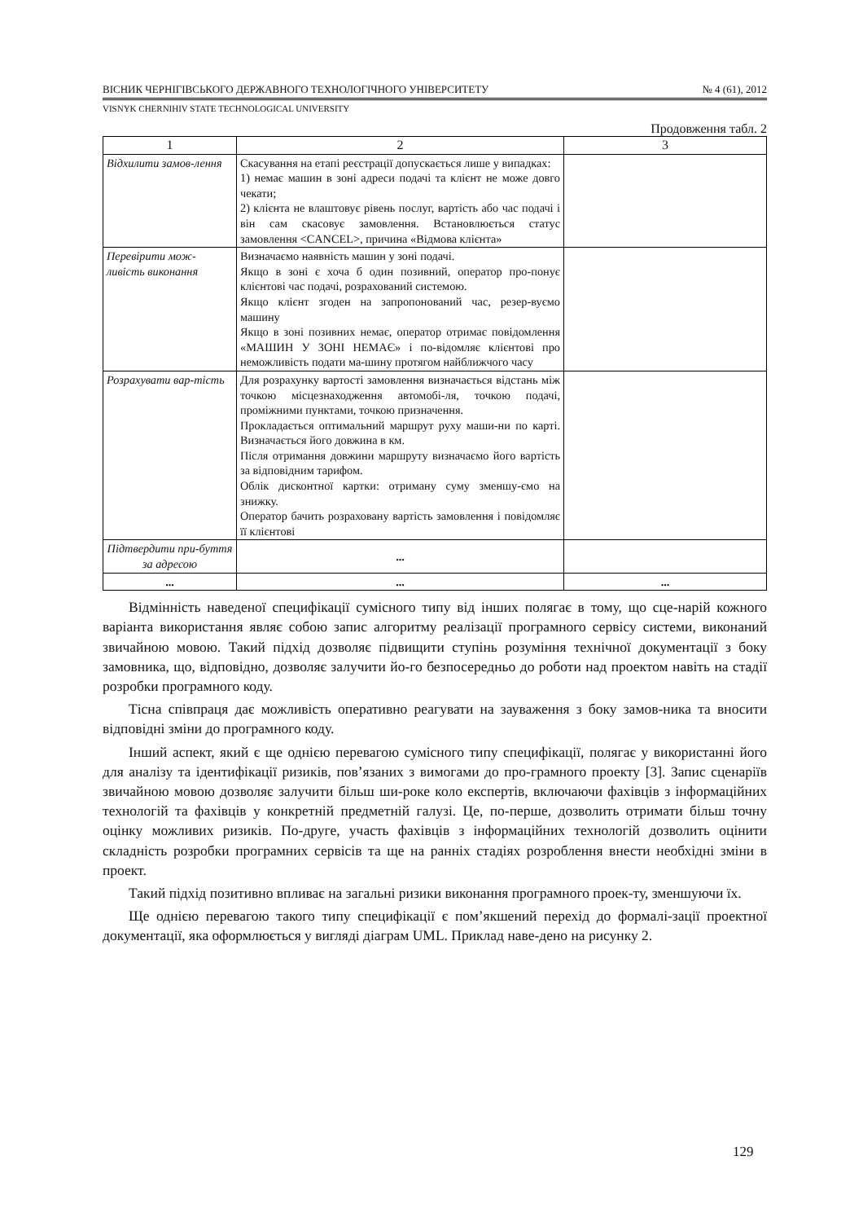ВІСНИК ЧЕРНІГІВСЬКОГО ДЕРЖАВНОГО ТЕХНОЛОГІЧНОГО УНІВЕРСИТЕТУ № 4 (61), 2012
VISNYK CHERNIHIV STATE TECHNOLOGICAL UNIVERSITY
Продовження табл. 2
| 1 | 2 | 3 |
| --- | --- | --- |
| Відхилити замов-лення | Скасування на етапі реєстрації допускається лише у випадках: 1) немає машин в зоні адреси подачі та клієнт не може довго чекати; 2) клієнта не влаштовує рівень послуг, вартість або час подачі і він сам скасовує замовлення. Встановлюється статус замовлення <CANCEL>, причина «Відмова клієнта» | |
| Перевірити мож-ливість виконання | Визначаємо наявність машин у зоні подачі. Якщо в зоні є хоча б один позивний, оператор про-понує клієнтові час подачі, розрахований системою. Якщо клієнт згоден на запропонований час, резер-вуємо машину Якщо в зоні позивних немає, оператор отримає повідомлення «МАШИН У ЗОНІ НЕМАЄ» і по-відомляє клієнтові про неможливість подати ма-шину протягом найближчого часу | |
| Розрахувати вар-тість | Для розрахунку вартості замовлення визначається відстань між точкою місцезнаходження автомобі-ля, точкою подачі, проміжними пунктами, точкою призначення. Прокладається оптимальний маршрут руху маши-ни по карті. Визначається його довжина в км. Після отримання довжини маршруту визначаємо його вартість за відповідним тарифом. Облік дисконтної картки: отриману суму зменшу-ємо на знижку. Оператор бачить розраховану вартість замовлення і повідомляє її клієнтові | |
| Підтвердити при-буття за адресою | ... | |
| ... | ... | ... |
Відмінність наведеної специфікації сумісного типу від інших полягає в тому, що сце-нарій кожного варіанта використання являє собою запис алгоритму реалізації програмного сервісу системи, виконаний звичайною мовою. Такий підхід дозволяє підвищити ступінь розуміння технічної документації з боку замовника, що, відповідно, дозволяє залучити йо-го безпосередньо до роботи над проектом навіть на стадії розробки програмного коду.
Тісна співпраця дає можливість оперативно реагувати на зауваження з боку замов-ника та вносити відповідні зміни до програмного коду.
Інший аспект, який є ще однією перевагою сумісного типу специфікації, полягає у використанні його для аналізу та ідентифікації ризиків, пов’язаних з вимогами до про-грамного проекту [3]. Запис сценаріїв звичайною мовою дозволяє залучити більш ши-роке коло експертів, включаючи фахівців з інформаційних технологій та фахівців у конкретній предметній галузі. Це, по-перше, дозволить отримати більш точну оцінку можливих ризиків. По-друге, участь фахівців з інформаційних технологій дозволить оцінити складність розробки програмних сервісів та ще на ранніх стадіях розроблення внести необхідні зміни в проект.
Такий підхід позитивно впливає на загальні ризики виконання програмного проек-ту, зменшуючи їх.
Ще однією перевагою такого типу специфікації є пом’якшений перехід до формалі-зації проектної документації, яка оформлюється у вигляді діаграм UML. Приклад наве-дено на рисунку 2.
129